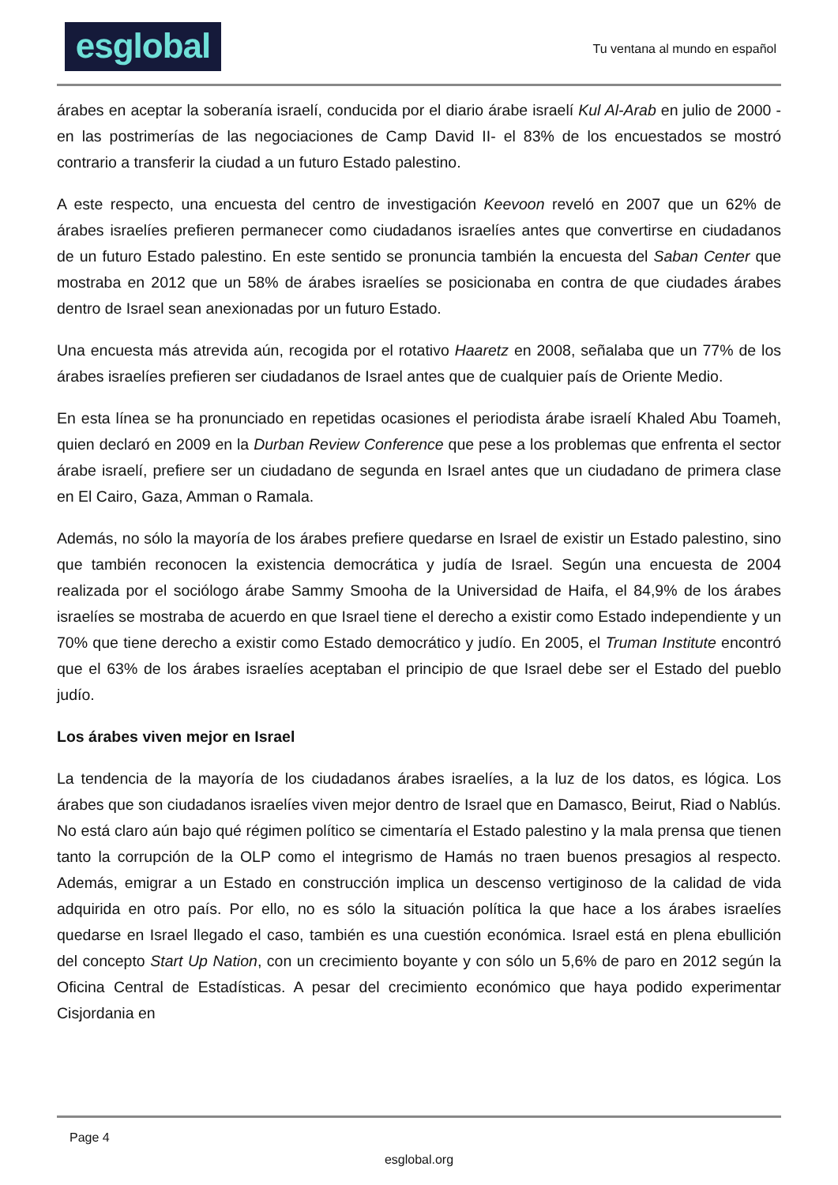esglobal
Tu ventana al mundo en español
árabes en aceptar la soberanía israelí, conducida por el diario árabe israelí Kul Al-Arab en julio de 2000 -en las postrimerías de las negociaciones de Camp David II- el 83% de los encuestados se mostró contrario a transferir la ciudad a un futuro Estado palestino.
A este respecto, una encuesta del centro de investigación Keevoon reveló en 2007 que un 62% de árabes israelíes prefieren permanecer como ciudadanos israelíes antes que convertirse en ciudadanos de un futuro Estado palestino. En este sentido se pronuncia también la encuesta del Saban Center que mostraba en 2012 que un 58% de árabes israelíes se posicionaba en contra de que ciudades árabes dentro de Israel sean anexionadas por un futuro Estado.
Una encuesta más atrevida aún, recogida por el rotativo Haaretz en 2008, señalaba que un 77% de los árabes israelíes prefieren ser ciudadanos de Israel antes que de cualquier país de Oriente Medio.
En esta línea se ha pronunciado en repetidas ocasiones el periodista árabe israelí Khaled Abu Toameh, quien declaró en 2009 en la Durban Review Conference que pese a los problemas que enfrenta el sector árabe israelí, prefiere ser un ciudadano de segunda en Israel antes que un ciudadano de primera clase en El Cairo, Gaza, Amman o Ramala.
Además, no sólo la mayoría de los árabes prefiere quedarse en Israel de existir un Estado palestino, sino que también reconocen la existencia democrática y judía de Israel. Según una encuesta de 2004 realizada por el sociólogo árabe Sammy Smooha de la Universidad de Haifa, el 84,9% de los árabes israelíes se mostraba de acuerdo en que Israel tiene el derecho a existir como Estado independiente y un 70% que tiene derecho a existir como Estado democrático y judío. En 2005, el Truman Institute encontró que el 63% de los árabes israelíes aceptaban el principio de que Israel debe ser el Estado del pueblo judío.
Los árabes viven mejor en Israel
La tendencia de la mayoría de los ciudadanos árabes israelíes, a la luz de los datos, es lógica. Los árabes que son ciudadanos israelíes viven mejor dentro de Israel que en Damasco, Beirut, Riad o Nablús. No está claro aún bajo qué régimen político se cimentaría el Estado palestino y la mala prensa que tienen tanto la corrupción de la OLP como el integrismo de Hamás no traen buenos presagios al respecto. Además, emigrar a un Estado en construcción implica un descenso vertiginoso de la calidad de vida adquirida en otro país. Por ello, no es sólo la situación política la que hace a los árabes israelíes quedarse en Israel llegado el caso, también es una cuestión económica. Israel está en plena ebullición del concepto Start Up Nation, con un crecimiento boyante y con sólo un 5,6% de paro en 2012 según la Oficina Central de Estadísticas. A pesar del crecimiento económico que haya podido experimentar Cisjordania en
Page 4
esglobal.org